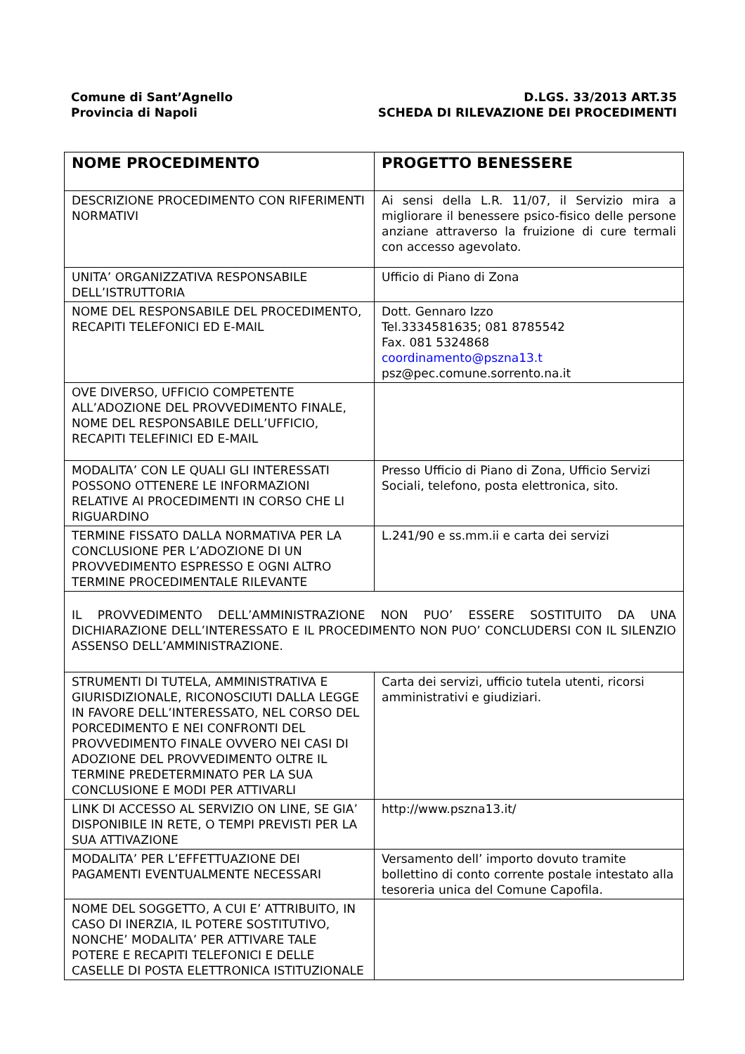Comune di Sant’Agnello
Provincia di Napoli
D.LGS. 33/2013 ART.35
SCHEDA DI RILEVAZIONE DEI PROCEDIMENTI
| NOME PROCEDIMENTO | PROGETTO BENESSERE |
| DESCRIZIONE PROCEDIMENTO CON RIFERIMENTI NORMATIVI | Ai sensi della L.R. 11/07, il Servizio mira a migliorare il benessere psico-fisico delle persone anziane attraverso la fruizione di cure termali con accesso agevolato. |
| UNITA’ ORGANIZZATIVA RESPONSABILE DELL’ISTRUTTORIA | Ufficio di Piano di Zona |
| NOME DEL RESPONSABILE DEL PROCEDIMENTO, RECAPITI TELEFONICI ED E-MAIL | Dott. Gennaro Izzo Tel.3334581635; 081 8785542 Fax. 081 5324868 coordinamento@pszna13.t psz@pec.comune.sorrento.na.it |
| OVE DIVERSO, UFFICIO COMPETENTE ALL’ADOZIONE DEL PROVVEDIMENTO FINALE, NOME DEL RESPONSABILE DELL’UFFICIO, RECAPITI TELEFINICI ED E-MAIL | |
| MODALITA’ CON LE QUALI GLI INTERESSATI POSSONO OTTENERE LE INFORMAZIONI RELATIVE AI PROCEDIMENTI IN CORSO CHE LI RIGUARDINO | Presso Ufficio di Piano di Zona, Ufficio Servizi Sociali, telefono, posta elettronica, sito. |
| TERMINE FISSATO DALLA NORMATIVA PER LA CONCLUSIONE PER L’ADOZIONE DI UN PROVVEDIMENTO ESPRESSO E OGNI ALTRO TERMINE PROCEDIMENTALE RILEVANTE | L.241/90 e ss.mm.ii e carta dei servizi |
| IL PROVVEDIMENTO DELL’AMMINISTRAZIONE NON PUO’ ESSERE SOSTITUITO DA UNA DICHIARAZIONE DELL’INTERESSATO E IL PROCEDIMENTO NON PUO’ CONCLUDERSI CON IL SILENZIO ASSENSO DELL’AMMINISTRAZIONE. | |
| STRUMENTI DI TUTELA, AMMINISTRATIVA E GIURISDIZIONALE, RICONOSCIUTI DALLA LEGGE IN FAVORE DELL’INTERESSATO, NEL CORSO DEL PORCEDIMENTO E NEI CONFRONTI DEL PROVVEDIMENTO FINALE OVVERO NEI CASI DI ADOZIONE DEL PROVVEDIMENTO OLTRE IL TERMINE PREDETERMINATO PER LA SUA CONCLUSIONE E MODI PER ATTIVARLI | Carta dei servizi, ufficio tutela utenti, ricorsi amministrativi e giudiziari. |
| LINK DI ACCESSO AL SERVIZIO ON LINE, SE GIA’ DISPONIBILE IN RETE, O TEMPI PREVISTI PER LA SUA ATTIVAZIONE | http://www.pszna13.it/ |
| MODALITA’ PER L’EFFETTUAZIONE DEI PAGAMENTI EVENTUALMENTE NECESSARI | Versamento dell’ importo dovuto tramite bollettino di conto corrente postale intestato alla tesoreria unica del Comune Capofila. |
| NOME DEL SOGGETTO, A CUI E’ ATTRIBUITO, IN CASO DI INERZIA, IL POTERE SOSTITUTIVO, NONCHE’ MODALITA’ PER ATTIVARE TALE POTERE E RECAPITI TELEFONICI E DELLE CASELLE DI POSTA ELETTRONICA ISTITUZIONALE | |